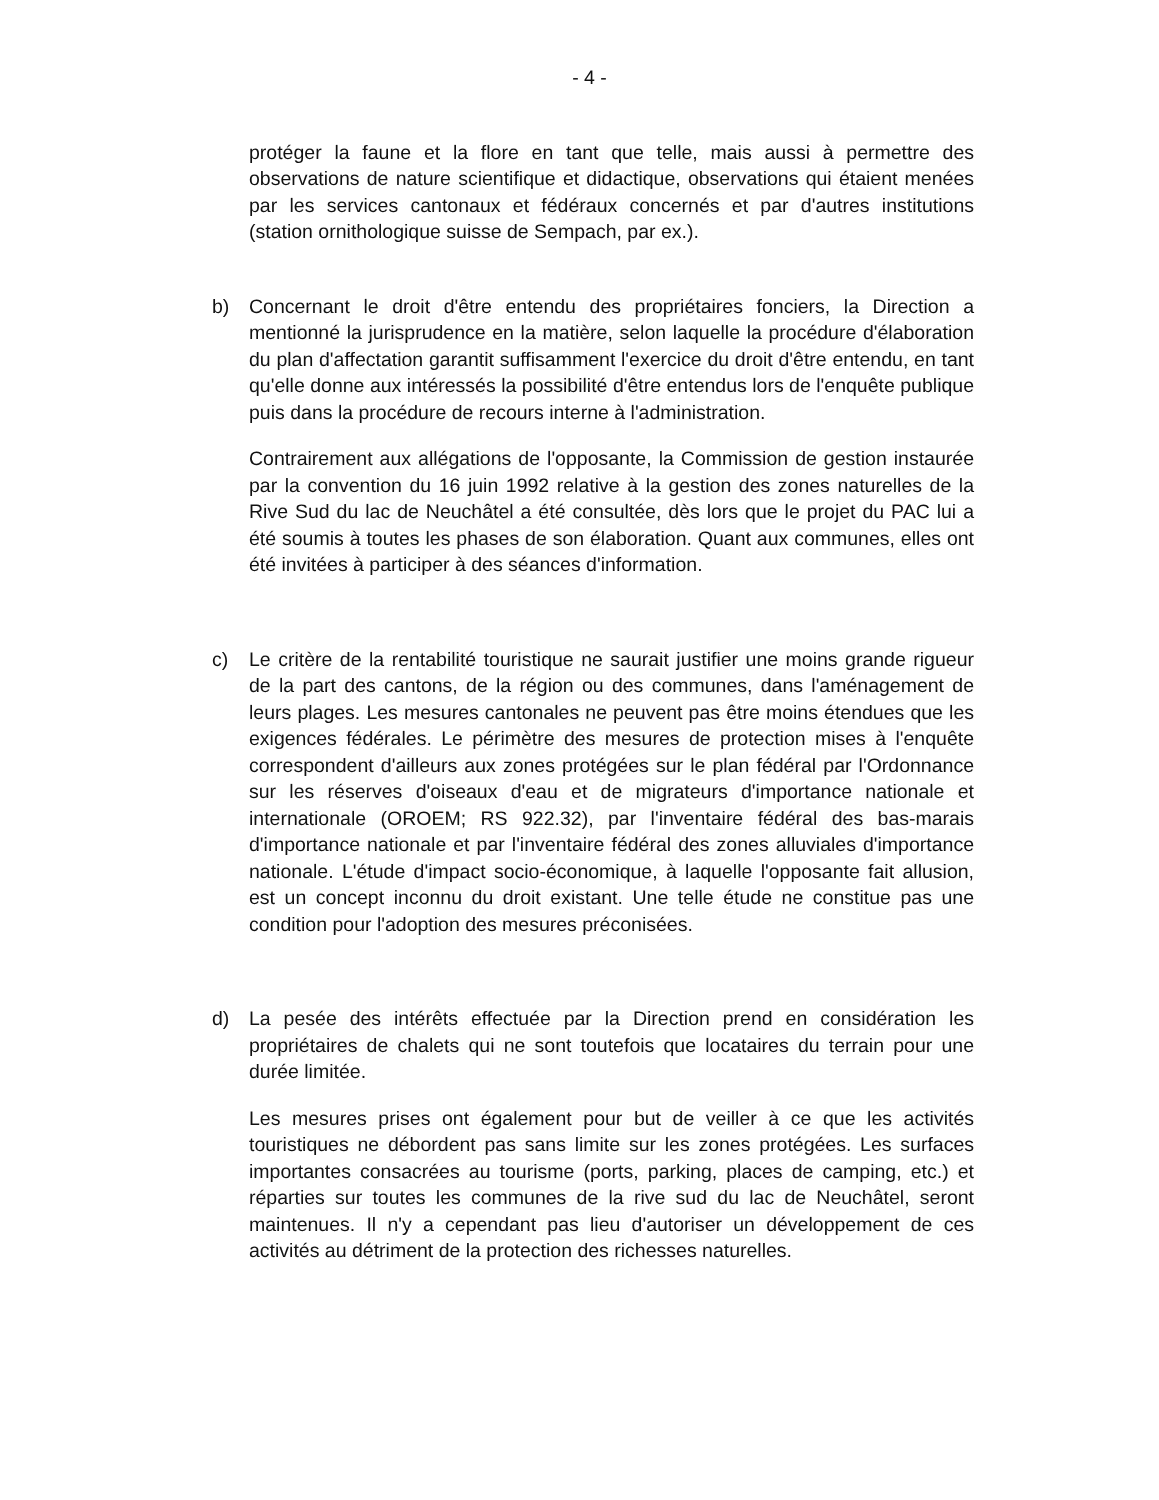- 4 -
protéger la faune et la flore en tant que telle, mais aussi à permettre des observations de nature scientifique et didactique, observations qui étaient menées par les services cantonaux et fédéraux concernés et par d'autres institutions (station ornithologique suisse de Sempach, par ex.).
b) Concernant le droit d'être entendu des propriétaires fonciers, la Direction a mentionné la jurisprudence en la matière, selon laquelle la procédure d'élaboration du plan d'affectation garantit suffisamment l'exercice du droit d'être entendu, en tant qu'elle donne aux intéressés la possibilité d'être entendus lors de l'enquête publique puis dans la procédure de recours interne à l'administration.
Contrairement aux allégations de l'opposante, la Commission de gestion instaurée par la convention du 16 juin 1992 relative à la gestion des zones naturelles de la Rive Sud du lac de Neuchâtel a été consultée, dès lors que le projet du PAC lui a été soumis à toutes les phases de son élaboration. Quant aux communes, elles ont été invitées à participer à des séances d'information.
c) Le critère de la rentabilité touristique ne saurait justifier une moins grande rigueur de la part des cantons, de la région ou des communes, dans l'aménagement de leurs plages. Les mesures cantonales ne peuvent pas être moins étendues que les exigences fédérales. Le périmètre des mesures de protection mises à l'enquête correspondent d'ailleurs aux zones protégées sur le plan fédéral par l'Ordonnance sur les réserves d'oiseaux d'eau et de migrateurs d'importance nationale et internationale (OROEM; RS 922.32), par l'inventaire fédéral des bas-marais d'importance nationale et par l'inventaire fédéral des zones alluviales d'importance nationale. L'étude d'impact socio-économique, à laquelle l'opposante fait allusion, est un concept inconnu du droit existant. Une telle étude ne constitue pas une condition pour l'adoption des mesures préconisées.
d) La pesée des intérêts effectuée par la Direction prend en considération les propriétaires de chalets qui ne sont toutefois que locataires du terrain pour une durée limitée.
Les mesures prises ont également pour but de veiller à ce que les activités touristiques ne débordent pas sans limite sur les zones protégées. Les surfaces importantes consacrées au tourisme (ports, parking, places de camping, etc.) et réparties sur toutes les communes de la rive sud du lac de Neuchâtel, seront maintenues. Il n'y a cependant pas lieu d'autoriser un développement de ces activités au détriment de la protection des richesses naturelles.